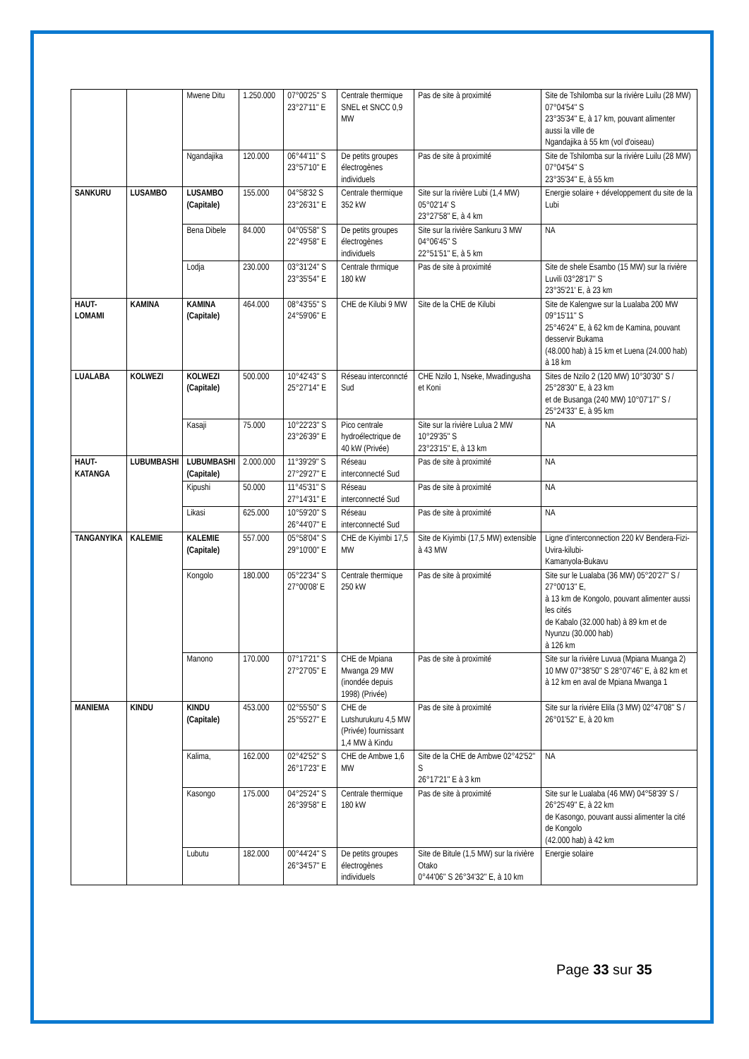| | | Mwene Ditu | 1.250.000 | 07°00'25'' S 23°27'11'' E | Centrale thermique SNEL et SNCC 0,9 MW | Pas de site à proximité | Site de Tshilomba sur la rivière Luilu (28 MW) 07°04'54'' S 23°35'34'' E, à 17 km, pouvant alimenter aussi la ville de Ngandajika à 55 km (vol d'oiseau) |
| | | Ngandajika | 120.000 | 06°44'11'' S 23°57'10'' E | De petits groupes électrogènes individuels | Pas de site à proximité | Site de Tshilomba sur la rivière Luilu (28 MW) 07°04'54'' S 23°35'34'' E, à 55 km |
| SANKURU | LUSAMBO | LUSAMBO (Capitale) | 155.000 | 04°58'32 S 23°26'31'' E | Centrale thermique 352 kW | Site sur la rivière Lubi (1,4 MW) 05°02'14' S 23°27'58'' E, à 4 km | Energie solaire + développement du site de la Lubi |
| | | Bena Dibele | 84.000 | 04°05'58'' S 22°49'58'' E | De petits groupes électrogènes individuels | Site sur la rivière Sankuru 3 MW 04°06'45'' S 22°51'51'' E, à 5 km | NA |
| | | Lodja | 230.000 | 03°31'24'' S 23°35'54'' E | Centrale thrmique 180 kW | Pas de site à proximité | Site de shele Esambo (15 MW) sur la rivière Luvili 03°28'17'' S 23°35'21' E, à 23 km |
| HAUT-LOMAMI | KAMINA | KAMINA (Capitale) | 464.000 | 08°43'55'' S 24°59'06'' E | CHE de Kilubi 9 MW | Site de la CHE de Kilubi | Site de Kalengwe sur la Lualaba 200 MW 09°15'11'' S 25°46'24'' E, à 62 km de Kamina, pouvant desservir Bukama (48.000 hab) à 15 km et Luena (24.000 hab) à 18 km |
| LUALABA | KOLWEZI | KOLWEZI (Capitale) | 500.000 | 10°42'43'' S 25°27'14'' E | Réseau interconncté Sud | CHE Nzilo 1, Nseke, Mwadingusha et Koni | Sites de Nzilo 2 (120 MW) 10°30'30'' S / 25°28'30'' E, à 23 km et de Busanga (240 MW) 10°07'17'' S / 25°24'33'' E, à 95 km |
| | | Kasaji | 75.000 | 10°22'23'' S 23°26'39'' E | Pico centrale hydroélectrique de 40 kW (Privée) | Site sur la rivière Lulua 2 MW 10°29'35'' S 23°23'15'' E, à 13 km | NA |
| HAUT-KATANGA | LUBUMBASHI | LUBUMBASHI (Capitale) | 2.000.000 | 11°39'29'' S 27°29'27'' E | Réseau interconnecté Sud | Pas de site à proximité | NA |
| | | Kipushi | 50.000 | 11°45'31'' S 27°14'31'' E | Réseau interconnecté Sud | Pas de site à proximité | NA |
| | | Likasi | 625.000 | 10°59'20'' S 26°44'07'' E | Réseau interconnecté Sud | Pas de site à proximité | NA |
| TANGANYIKA | KALEMIE | KALEMIE (Capitale) | 557.000 | 05°58'04'' S 29°10'00'' E | CHE de Kiyimbi 17,5 MW | Site de Kiyimbi (17,5 MW) extensible à 43 MW | Ligne d'interconnection 220 kV Bendera-Fizi-Uvira-kilubi- Kamanyola-Bukavu |
| | | Kongolo | 180.000 | 05°22'34'' S 27°00'08' E | Centrale thermique 250 kW | Pas de site à proximité | Site sur le Lualaba (36 MW) 05°20'27'' S / 27°00'13'' E, à 13 km de Kongolo, pouvant alimenter aussi les cités de Kabalo (32.000 hab) à 89 km et de Nyunzu (30.000 hab) à 126 km |
| | | Manono | 170.000 | 07°17'21'' S 27°27'05'' E | CHE de Mpiana Mwanga 29 MW (inondée depuis 1998) (Privée) | Pas de site à proximité | Site sur la rivière Luvua (Mpiana Muanga 2) 10 MW 07°38'50'' S 28°07'46'' E, à 82 km et à 12 km en aval de Mpiana Mwanga 1 |
| MANIEMA | KINDU | KINDU (Capitale) | 453.000 | 02°55'50'' S 25°55'27'' E | CHE de Lutshurukuru 4,5 MW (Privée) fournissant 1,4 MW à Kindu | Pas de site à proximité | Site sur la rivière Elila (3 MW) 02°47'08'' S / 26°01'52'' E, à 20 km |
| | | Kalima, | 162.000 | 02°42'52'' S 26°17'23'' E | CHE de Ambwe 1,6 MW | Site de la CHE de Ambwe 02°42'52'' S 26°17'21'' E à 3 km | NA |
| | | Kasongo | 175.000 | 04°25'24'' S 26°39'58'' E | Centrale thermique 180 kW | Pas de site à proximité | Site sur le Lualaba (46 MW) 04°58'39' S / 26°25'49'' E, à 22 km de Kasongo, pouvant aussi alimenter la cité de Kongolo (42.000 hab) à 42 km |
| | | Lubutu | 182.000 | 00°44'24'' S 26°34'57'' E | De petits groupes électrogènes individuels | Site de Bitule (1,5 MW) sur la rivière Otako 0°44'06'' S 26°34'32'' E, à 10 km | Energie solaire |
Page 33 sur 35